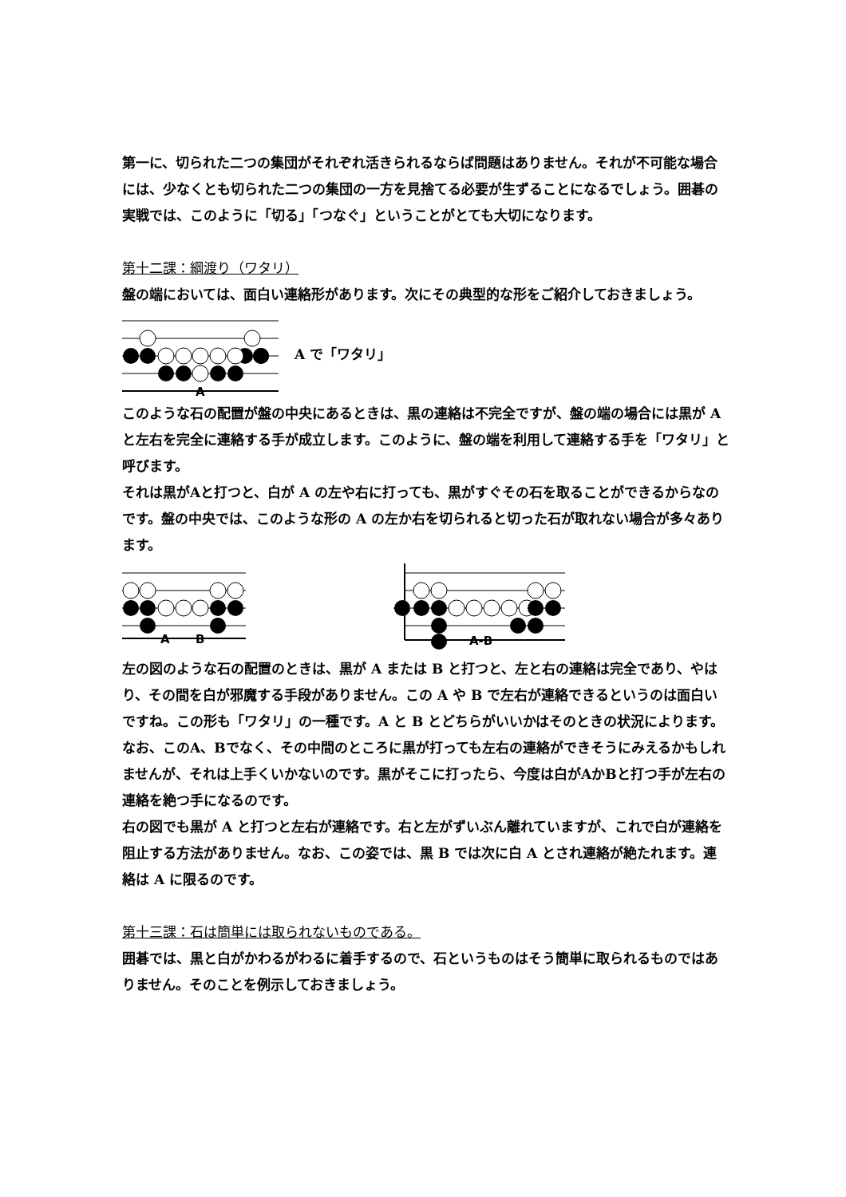第一に、切られた二つの集団がそれぞれ活きられるならば問題はありません。それが不可能な場合には、少なくとも切られた二つの集団の一方を見捨てる必要が生ずることになるでしょう。囲碁の実戦では、このように「切る」「つなぐ」ということがとても大切になります。
第十二課：綱渡り（ワタリ）
盤の端においては、面白い連絡形があります。次にその典型的な形をご紹介しておきましょう。
A
A で「ワタリ」
このような石の配置が盤の中央にあるときは、黒の連絡は不完全ですが、盤の端の場合には黒が A と左右を完全に連絡する手が成立します。このように、盤の端を利用して連絡する手を「ワタリ」と呼びます。
それは黒がAと打つと、白が A の左や右に打っても、黒がすぐその石を取ることができるからなのです。盤の中央では、このような形の A の左か右を切られると切った石が取れない場合が多々あります。
A
B
A-B
左の図のような石の配置のときは、黒が A または B と打つと、左と右の連絡は完全であり、やはり、その間を白が邪魔する手段がありません。この A や B で左右が連絡できるというのは面白いですね。この形も「ワタリ」の一種です。A と B とどちらがいいかはそのときの状況によります。なお、このA、Bでなく、その中間のところに黒が打っても左右の連絡ができそうにみえるかもしれませんが、それは上手くいかないのです。黒がそこに打ったら、今度は白がAかBと打つ手が左右の連絡を絶つ手になるのです。
右の図でも黒が A と打つと左右が連絡です。右と左がずいぶん離れていますが、これで白が連絡を阻止する方法がありません。なお、この姿では、黒 B では次に白 A とされ連絡が絶たれます。連絡は A に限るのです。
第十三課：石は簡単には取られないものである。
囲碁では、黒と白がかわるがわるに着手するので、石というものはそう簡単に取られるものではありません。そのことを例示しておきましょう。